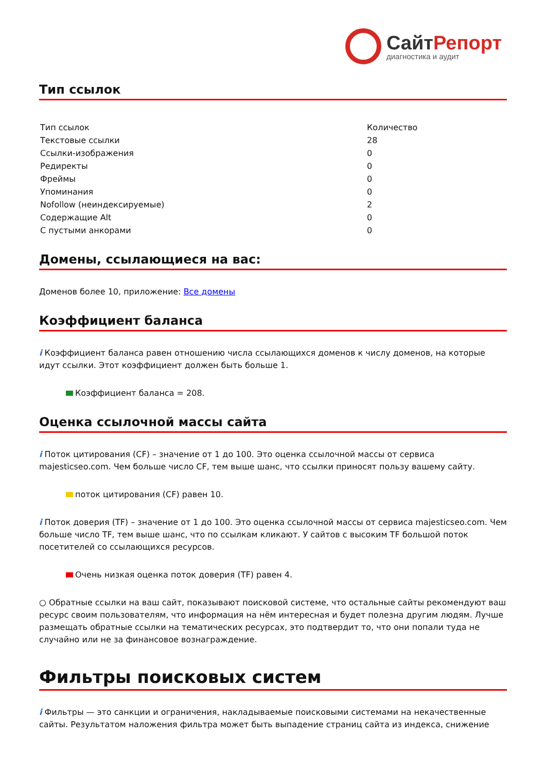СайтРепорт
диагностика и аудит
Тип ссылок
| Тип ссылок | Количество |
| Текстовые ссылки | 28 |
| Ссылки-изображения | 0 |
| Редиректы | 0 |
| Фреймы | 0 |
| Упоминания | 0 |
| Nofollow (неиндексируемые) | 2 |
| Содержащие Alt | 0 |
| С пустыми анкорами | 0 |
Домены, ссылающиеся на вас:
Доменов более 10, приложение: Все домены
Коэффициент баланса
i Коэффициент баланса равен отношению числа ссылающихся доменов к числу доменов, на которые идут ссылки. Этот коэффициент должен быть больше 1.
Коэффициент баланса = 208.
Оценка ссылочной массы сайта
i Поток цитирования (CF) – значение от 1 до 100. Это оценка ссылочной массы от сервиса majesticseo.com. Чем больше число CF, тем выше шанс, что ссылки приносят пользу вашему сайту.
поток цитирования (CF) равен 10.
i Поток доверия (TF) – значение от 1 до 100. Это оценка ссылочной массы от сервиса majesticseo.com. Чем больше число TF, тем выше шанс, что по ссылкам кликают. У сайтов с высоким TF большой поток посетителей со ссылающихся ресурсов.
Очень низкая оценка поток доверия (TF) равен 4.
○ Обратные ссылки на ваш сайт, показывают поисковой системе, что остальные сайты рекомендуют ваш ресурс своим пользователям, что информация на нём интересная и будет полезна другим людям. Лучше размещать обратные ссылки на тематических ресурсах, это подтвердит то, что они попали туда не случайно или не за финансовое вознаграждение.
Фильтры поисковых систем
i Фильтры — это санкции и ограничения, накладываемые поисковыми системами на некачественные сайты. Результатом наложения фильтра может быть выпадение страниц сайта из индекса, снижение